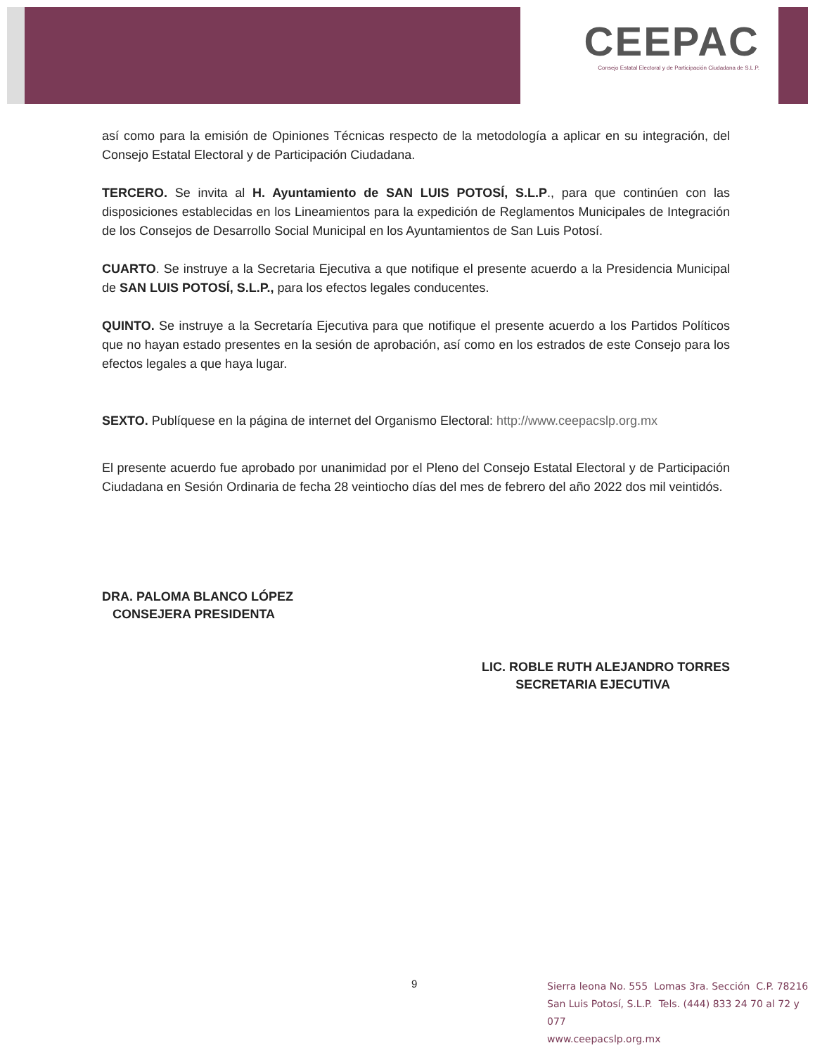CEEPAC
Consejo Estatal Electoral y de Participación Ciudadana de S.L.P.
así como para la emisión de Opiniones Técnicas respecto de la metodología a aplicar en su integración, del Consejo Estatal Electoral y de Participación Ciudadana.
TERCERO. Se invita al H. Ayuntamiento de SAN LUIS POTOSÍ, S.L.P., para que continúen con las disposiciones establecidas en los Lineamientos para la expedición de Reglamentos Municipales de Integración de los Consejos de Desarrollo Social Municipal en los Ayuntamientos de San Luis Potosí.
CUARTO. Se instruye a la Secretaria Ejecutiva a que notifique el presente acuerdo a la Presidencia Municipal de SAN LUIS POTOSÍ, S.L.P., para los efectos legales conducentes.
QUINTO. Se instruye a la Secretaría Ejecutiva para que notifique el presente acuerdo a los Partidos Políticos que no hayan estado presentes en la sesión de aprobación, así como en los estrados de este Consejo para los efectos legales a que haya lugar.
SEXTO. Publíquese en la página de internet del Organismo Electoral: http://www.ceepacslp.org.mx
El presente acuerdo fue aprobado por unanimidad por el Pleno del Consejo Estatal Electoral y de Participación Ciudadana en Sesión Ordinaria de fecha 28 veintiocho días del mes de febrero del año 2022 dos mil veintidós.
DRA. PALOMA BLANCO LÓPEZ
CONSEJERA PRESIDENTA
LIC. ROBLE RUTH ALEJANDRO TORRES
SECRETARIA EJECUTIVA
9
Sierra leona No. 555 Lomas 3ra. Sección C.P. 78216
San Luis Potosí, S.L.P. Tels. (444) 833 24 70 al 72 y 077
www.ceepacslp.org.mx